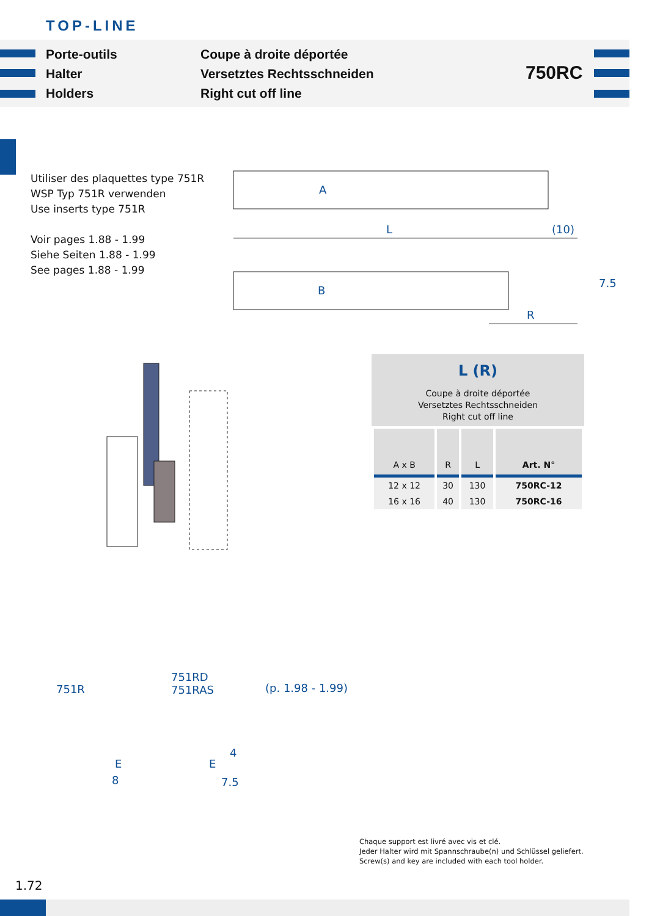TOP-LINE
Porte-outils
Halter
Holders
Coupe à droite déportée
Versetztes Rechtsschneiden
Right cut off line
750RC
Utiliser des plaquettes type 751R
WSP Typ 751R verwenden
Use inserts type 751R
Voir pages 1.88 - 1.99
Siehe Seiten 1.88 - 1.99
See pages 1.88 - 1.99
A
L (10)
B
7.5
R
L (R)
Coupe à droite déportée
Versetztes Rechtsschneiden
Right cut off line
| A x B | R | L | Art. N° |
| --- | --- | --- | --- |
| 12 x 12 | 30 | 130 | 750RC-12 |
| 16 x 16 | 40 | 130 | 750RC-16 |
751R
E
8
751RD
751RAS
E
4
7.5
(p. 1.98 - 1.99)
Chaque support est livré avec vis et clé.
Jeder Halter wird mit Spannschraube(n) und Schlüssel geliefert.
Screw(s) and key are included with each tool holder.
1.72